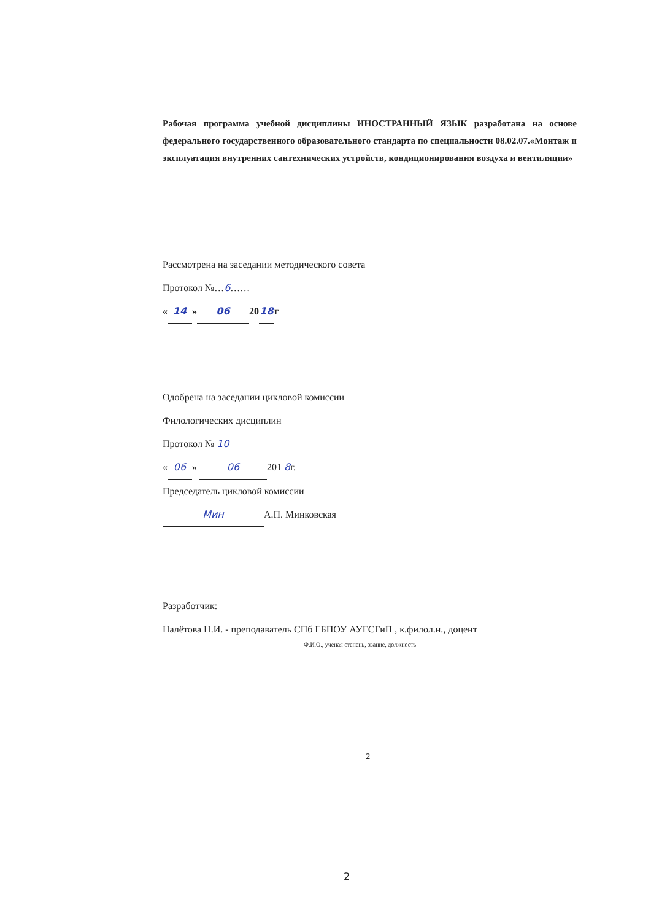Рабочая программа учебной дисциплины ИНОСТРАННЫЙ ЯЗЫК разработана на основе федерального государственного образовательного стандарта по специальности 08.02.07.«Монтаж и эксплуатация внутренних сантехнических устройств, кондиционирования воздуха и вентиляции»
Рассмотрена на заседании методического совета
Протокол №…6……
« 14 » 06 20 18 г
Одобрена на заседании цикловой комиссии
Филологических дисциплин
Протокол № 10
« 06 » 06 201 8г.
Председатель цикловой комиссии
Мин А.П. Минковская
Разработчик:
Налётова Н.И. - преподаватель СПб ГБПОУ АУГСГиП , к.филол.н., доцент
Ф.И.О., ученая степень, звание, должность
2
2